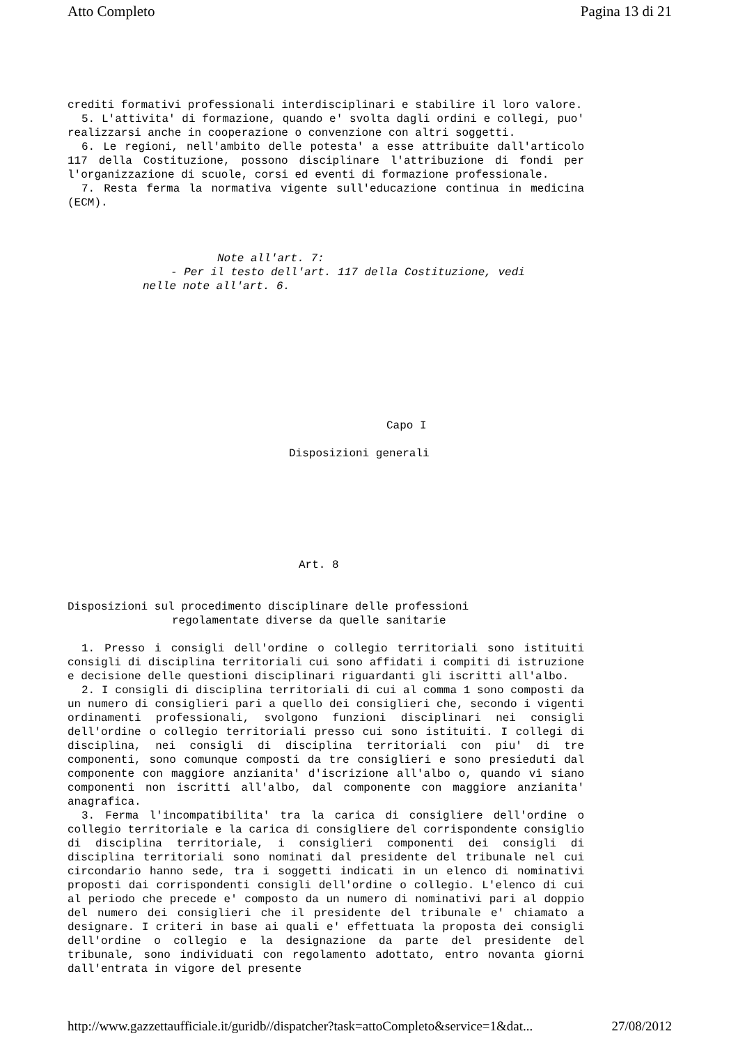Atto Completo Pagina 13 di 21
crediti formativi professionali interdisciplinari e stabilire il loro valore.
5. L'attivita' di formazione, quando e' svolta dagli ordini e collegi, puo' realizzarsi anche in cooperazione o convenzione con altri soggetti.
6. Le regioni, nell'ambito delle potesta' a esse attribuite dall'articolo 117 della Costituzione, possono disciplinare l'attribuzione di fondi per l'organizzazione di scuole, corsi ed eventi di formazione professionale.
7. Resta ferma la normativa vigente sull'educazione continua in medicina (ECM).
Note all'art. 7:
- Per il testo dell'art. 117 della Costituzione, vedi
nelle note all'art. 6.
Capo I
Disposizioni generali
Art. 8
Disposizioni sul procedimento disciplinare delle professioni
regolamentate diverse da quelle sanitarie
1. Presso i consigli dell'ordine o collegio territoriali sono istituiti consigli di disciplina territoriali cui sono affidati i compiti di istruzione e decisione delle questioni disciplinari riguardanti gli iscritti all'albo.
2. I consigli di disciplina territoriali di cui al comma 1 sono composti da un numero di consiglieri pari a quello dei consiglieri che, secondo i vigenti ordinamenti professionali, svolgono funzioni disciplinari nei consigli dell'ordine o collegio territoriali presso cui sono istituiti. I collegi di disciplina, nei consigli di disciplina territoriali con piu' di tre componenti, sono comunque composti da tre consiglieri e sono presieduti dal componente con maggiore anzianita' d'iscrizione all'albo o, quando vi siano componenti non iscritti all'albo, dal componente con maggiore anzianita' anagrafica.
3. Ferma l'incompatibilita' tra la carica di consigliere dell'ordine o collegio territoriale e la carica di consigliere del corrispondente consiglio di disciplina territoriale, i consiglieri componenti dei consigli di disciplina territoriali sono nominati dal presidente del tribunale nel cui circondario hanno sede, tra i soggetti indicati in un elenco di nominativi proposti dai corrispondenti consigli dell'ordine o collegio. L'elenco di cui al periodo che precede e' composto da un numero di nominativi pari al doppio del numero dei consiglieri che il presidente del tribunale e' chiamato a designare. I criteri in base ai quali e' effettuata la proposta dei consigli dell'ordine o collegio e la designazione da parte del presidente del tribunale, sono individuati con regolamento adottato, entro novanta giorni dall'entrata in vigore del presente
http://www.gazzettaufficiale.it/guridb//dispatcher?task=attoCompleto&service=1&dat... 27/08/2012